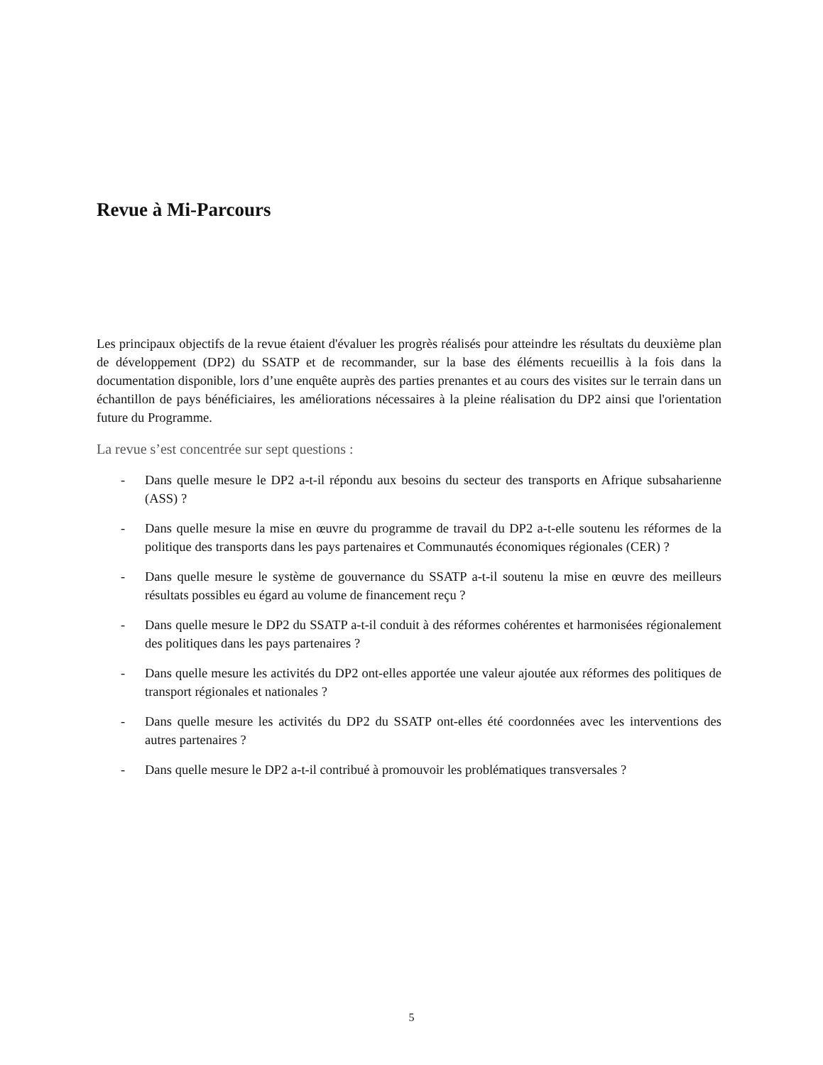Revue à Mi-Parcours
Les principaux objectifs de la revue étaient d'évaluer les progrès réalisés pour atteindre les résultats du deuxième plan de développement (DP2) du SSATP et de recommander, sur la base des éléments recueillis à la fois dans la documentation disponible, lors d’une enquête auprès des parties prenantes et au cours des visites sur le terrain dans un échantillon de pays bénéficiaires, les améliorations nécessaires à la pleine réalisation du DP2 ainsi que l'orientation future du Programme.
La revue s’est concentrée sur sept questions :
- Dans quelle mesure le DP2 a-t-il répondu aux besoins du secteur des transports en Afrique subsaharienne (ASS) ?
- Dans quelle mesure la mise en œuvre du programme de travail du DP2 a-t-elle soutenu les réformes de la politique des transports dans les pays partenaires et Communautés économiques régionales (CER) ?
- Dans quelle mesure le système de gouvernance du SSATP a-t-il soutenu la mise en œuvre des meilleurs résultats possibles eu égard au volume de financement reçu ?
- Dans quelle mesure le DP2 du SSATP a-t-il conduit à des réformes cohérentes et harmonisées régionalement des politiques dans les pays partenaires ?
- Dans quelle mesure les activités du DP2 ont-elles apportée une valeur ajoutée aux réformes des politiques de transport régionales et nationales ?
- Dans quelle mesure les activités du DP2 du SSATP ont-elles été coordonnées avec les interventions des autres partenaires ?
- Dans quelle mesure le DP2 a-t-il contribué à promouvoir les problématiques transversales ?
5